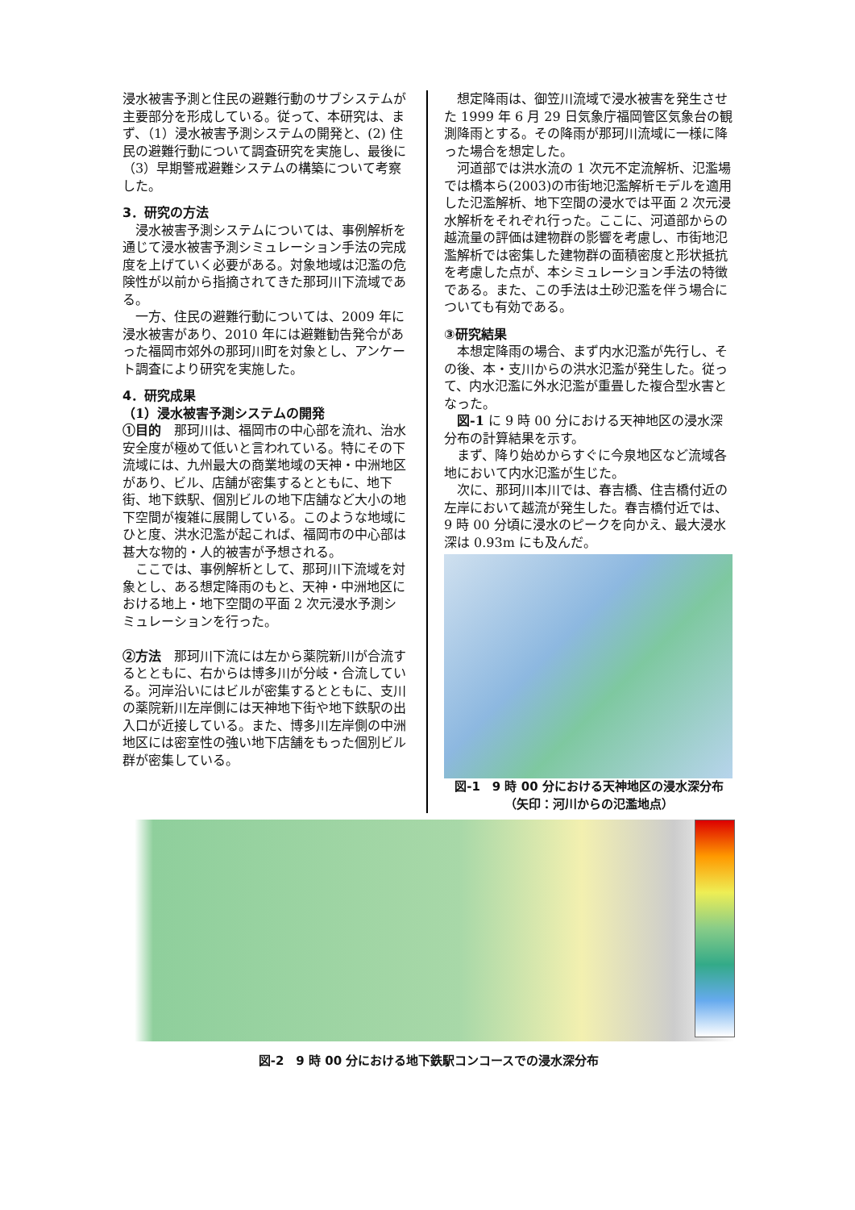浸水被害予測と住民の避難行動のサブシステムが主要部分を形成している。従って、本研究は、まず、（1）浸水被害予測システムの開発と、(2) 住民の避難行動について調査研究を実施し、最後に（3）早期警戒避難システムの構築について考察した。
3．研究の方法
浸水被害予測システムについては、事例解析を通じて浸水被害予測シミュレーション手法の完成度を上げていく必要がある。対象地域は氾濫の危険性が以前から指摘されてきた那珂川下流域である。
一方、住民の避難行動については、2009 年に浸水被害があり、2010 年には避難勧告発令があった福岡市郊外の那珂川町を対象とし、アンケート調査により研究を実施した。
4．研究成果
（1）浸水被害予測システムの開発
①目的　那珂川は、福岡市の中心部を流れ、治水安全度が極めて低いと言われている。特にその下流域には、九州最大の商業地域の天神・中洲地区があり、ビル、店舗が密集するとともに、地下街、地下鉄駅、個別ビルの地下店舗など大小の地下空間が複雑に展開している。このような地域にひと度、洪水氾濫が起これば、福岡市の中心部は甚大な物的・人的被害が予想される。
ここでは、事例解析として、那珂川下流域を対象とし、ある想定降雨のもと、天神・中洲地区における地上・地下空間の平面 2 次元浸水予測シミュレーションを行った。
②方法　那珂川下流には左から薬院新川が合流するとともに、右からは博多川が分岐・合流している。河岸沿いにはビルが密集するとともに、支川の薬院新川左岸側には天神地下街や地下鉄駅の出入口が近接している。また、博多川左岸側の中洲地区には密室性の強い地下店舗をもった個別ビル群が密集している。
想定降雨は、御笠川流域で浸水被害を発生させた 1999 年 6 月 29 日気象庁福岡管区気象台の観測降雨とする。その降雨が那珂川流域に一様に降った場合を想定した。
河道部では洪水流の 1 次元不定流解析、氾濫場では橋本ら(2003)の市街地氾濫解析モデルを適用した氾濫解析、地下空間の浸水では平面 2 次元浸水解析をそれぞれ行った。ここに、河道部からの越流量の評価は建物群の影響を考慮し、市街地氾濫解析では密集した建物群の面積密度と形状抵抗を考慮した点が、本シミュレーション手法の特徴である。また、この手法は土砂氾濫を伴う場合についても有効である。
③研究結果
本想定降雨の場合、まず内水氾濫が先行し、その後、本・支川からの洪水氾濫が発生した。従って、内水氾濫に外水氾濫が重畳した複合型水害となった。
図-1 に 9 時 00 分における天神地区の浸水深分布の計算結果を示す。
まず、降り始めからすぐに今泉地区など流域各地において内水氾濫が生じた。
次に、那珂川本川では、春吉橋、住吉橋付近の左岸において越流が発生した。春吉橋付近では、9 時 00 分頃に浸水のピークを向かえ、最大浸水深は 0.93m にも及んだ。
図-1　9 時 00 分における天神地区の浸水深分布
（矢印：河川からの氾濫地点）
図-2　9 時 00 分における地下鉄駅コンコースでの浸水深分布